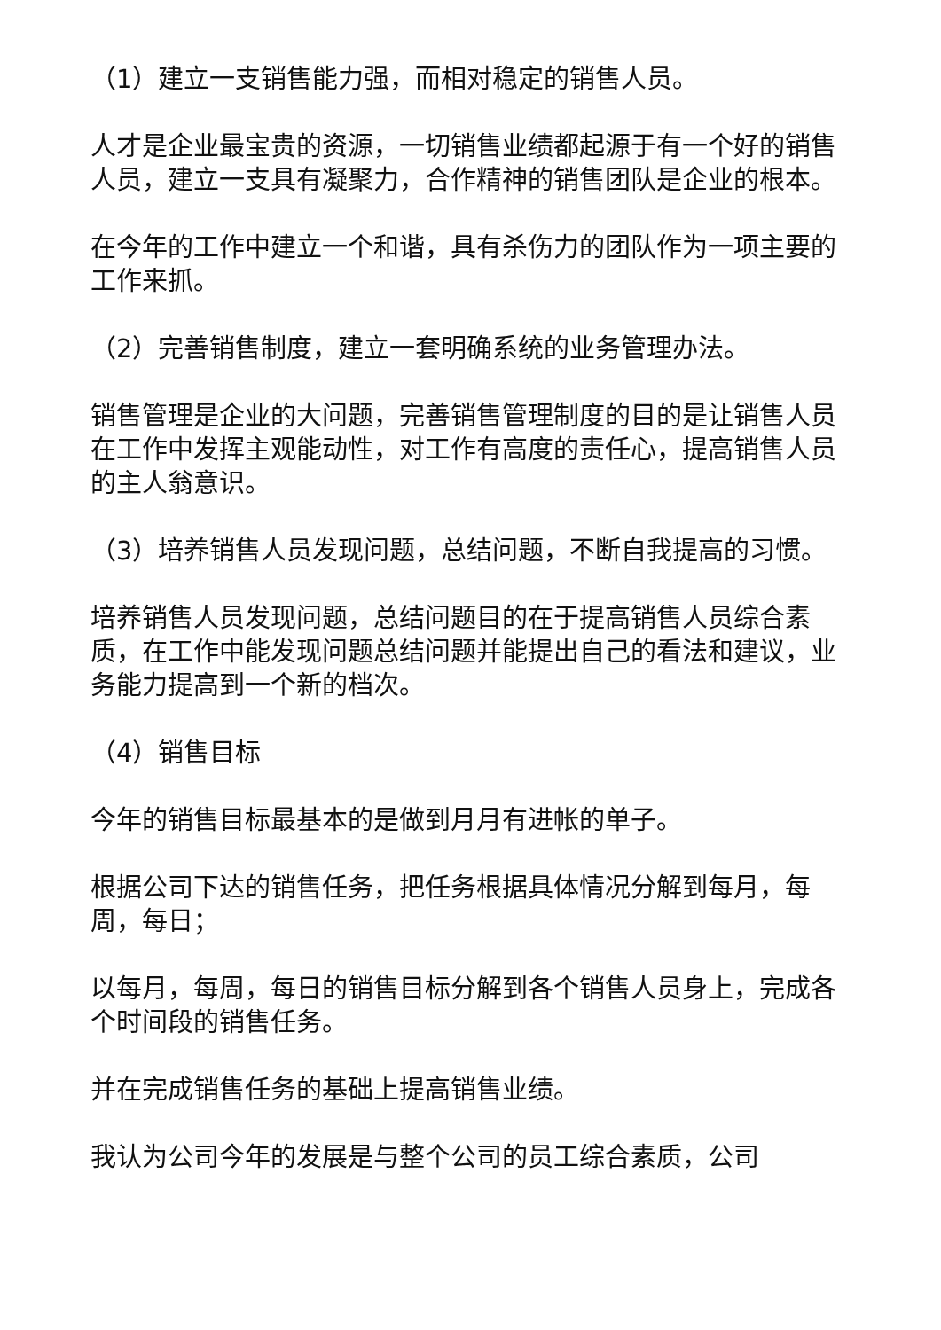（1）建立一支销售能力强，而相对稳定的销售人员。
人才是企业最宝贵的资源，一切销售业绩都起源于有一个好的销售人员，建立一支具有凝聚力，合作精神的销售团队是企业的根本。
在今年的工作中建立一个和谐，具有杀伤力的团队作为一项主要的工作来抓。
（2）完善销售制度，建立一套明确系统的业务管理办法。
销售管理是企业的大问题，完善销售管理制度的目的是让销售人员在工作中发挥主观能动性，对工作有高度的责任心，提高销售人员的主人翁意识。
（3）培养销售人员发现问题，总结问题，不断自我提高的习惯。
培养销售人员发现问题，总结问题目的在于提高销售人员综合素质，在工作中能发现问题总结问题并能提出自己的看法和建议，业务能力提高到一个新的档次。
（4）销售目标
今年的销售目标最基本的是做到月月有进帐的单子。
根据公司下达的销售任务，把任务根据具体情况分解到每月，每周，每日；
以每月，每周，每日的销售目标分解到各个销售人员身上，完成各个时间段的销售任务。
并在完成销售任务的基础上提高销售业绩。
我认为公司今年的发展是与整个公司的员工综合素质，公司